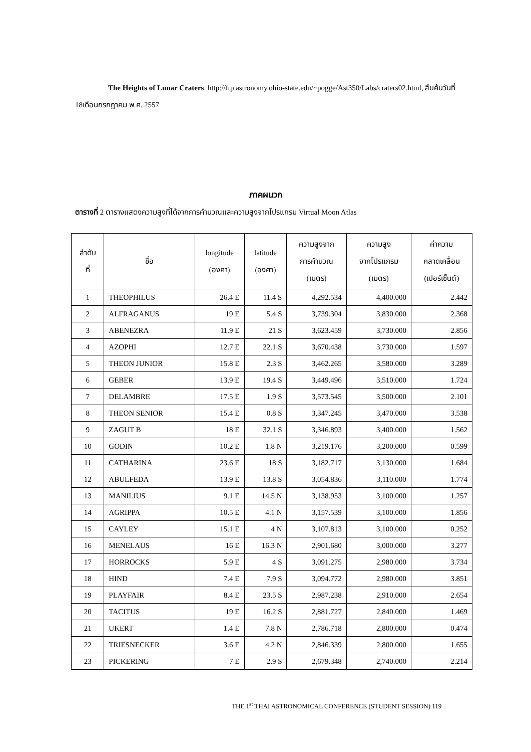The Heights of Lunar Craters. http://ftp.astronomy.ohio-state.edu/~pogge/Ast350/Labs/craters02.html, สืบค้นวันที่ 18เดือนกรกฎาคม พ.ศ. 2557
ภาคผนวก
ตารางที่ 2 ตารางแสดงความสูงที่ได้จากการคำนวณและความสูงจากโปรแกรม Virtual Moon Atlas
| ลำดับ ที่ | ชื่อ | longitude (องศา) | latitude (องศา) | ความสูงจาก การคำนวณ (เมตร) | ความสูง จากโปรแกรม (เมตร) | ค่าความ คลาดเคลื่อน (เปอร์เซ็นต์) |
| --- | --- | --- | --- | --- | --- | --- |
| 1 | THEOPHILUS | 26.4 E | 11.4 S | 4,292.534 | 4,400.000 | 2.442 |
| 2 | ALFRAGANUS | 19 E | 5.4 S | 3,739.304 | 3,830.000 | 2.368 |
| 3 | ABENEZRA | 11.9 E | 21 S | 3,623.459 | 3,730.000 | 2.856 |
| 4 | AZOPHI | 12.7 E | 22.1 S | 3,670.438 | 3,730.000 | 1.597 |
| 5 | THEON JUNIOR | 15.8 E | 2.3 S | 3,462.265 | 3,580.000 | 3.289 |
| 6 | GEBER | 13.9 E | 19.4 S | 3,449.496 | 3,510.000 | 1.724 |
| 7 | DELAMBRE | 17.5 E | 1.9 S | 3,573.545 | 3,500.000 | 2.101 |
| 8 | THEON SENIOR | 15.4 E | 0.8 S | 3,347.245 | 3,470.000 | 3.538 |
| 9 | ZAGUT B | 18 E | 32.1 S | 3,346.893 | 3,400.000 | 1.562 |
| 10 | GODIN | 10.2 E | 1.8 N | 3,219.176 | 3,200.000 | 0.599 |
| 11 | CATHARINA | 23.6 E | 18 S | 3,182.717 | 3,130.000 | 1.684 |
| 12 | ABULFEDA | 13.9 E | 13.8 S | 3,054.836 | 3,110.000 | 1.774 |
| 13 | MANILIUS | 9.1 E | 14.5 N | 3,138.953 | 3,100.000 | 1.257 |
| 14 | AGRIPPA | 10.5 E | 4.1 N | 3,157.539 | 3,100.000 | 1.856 |
| 15 | CAYLEY | 15.1 E | 4 N | 3,107.813 | 3,100.000 | 0.252 |
| 16 | MENELAUS | 16 E | 16.3 N | 2,901.680 | 3,000.000 | 3.277 |
| 17 | HORROCKS | 5.9 E | 4 S | 3,091.275 | 2,980.000 | 3.734 |
| 18 | HIND | 7.4 E | 7.9 S | 3,094.772 | 2,980.000 | 3.851 |
| 19 | PLAYFAIR | 8.4 E | 23.5 S | 2,987.238 | 2,910.000 | 2.654 |
| 20 | TACITUS | 19 E | 16.2 S | 2,881.727 | 2,840.000 | 1.469 |
| 21 | UKERT | 1.4 E | 7.8 N | 2,786.718 | 2,800.000 | 0.474 |
| 22 | TRIESNECKER | 3.6 E | 4.2 N | 2,846.339 | 2,800.000 | 1.655 |
| 23 | PICKERING | 7 E | 2.9 S | 2,679.348 | 2,740.000 | 2.214 |
THE 1<sup>st</sup> THAI ASTRONOMICAL CONFERENCE (STUDENT SESSION) 119